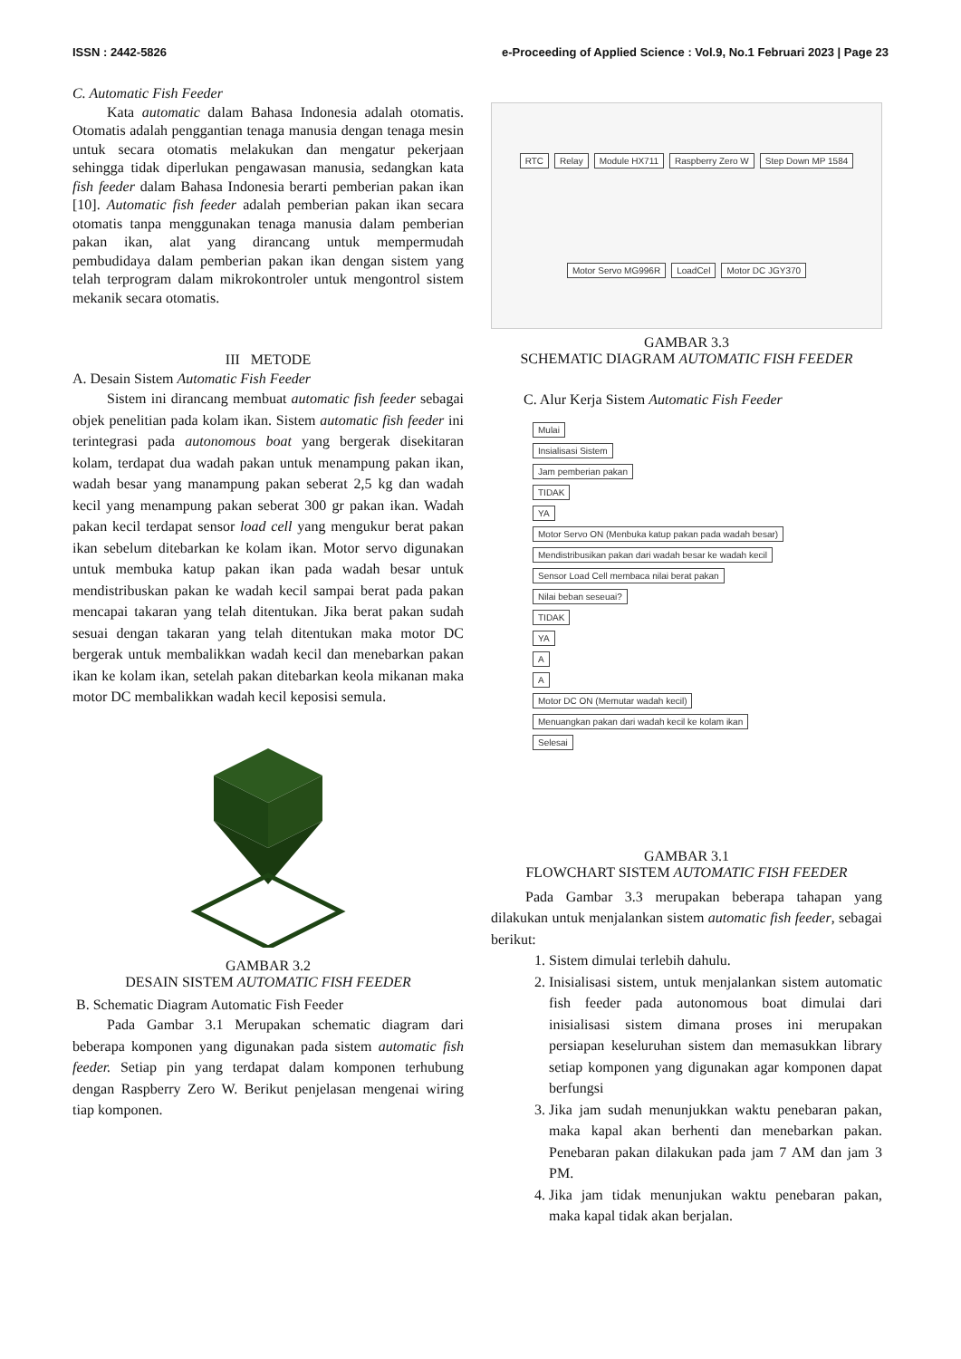ISSN : 2442-5826 e-Proceeding of Applied Science : Vol.9, No.1 Februari 2023 | Page 23
C. Automatic Fish Feeder
Kata automatic dalam Bahasa Indonesia adalah otomatis. Otomatis adalah penggantian tenaga manusia dengan tenaga mesin untuk secara otomatis melakukan dan mengatur pekerjaan sehingga tidak diperlukan pengawasan manusia, sedangkan kata fish feeder dalam Bahasa Indonesia berarti pemberian pakan ikan [10]. Automatic fish feeder adalah pemberian pakan ikan secara otomatis tanpa menggunakan tenaga manusia dalam pemberian pakan ikan, alat yang dirancang untuk mempermudah pembudidaya dalam pemberian pakan ikan dengan sistem yang telah terprogram dalam mikrokontroler untuk mengontrol sistem mekanik secara otomatis.
III METODE
A. Desain Sistem Automatic Fish Feeder
Sistem ini dirancang membuat automatic fish feeder sebagai objek penelitian pada kolam ikan. Sistem automatic fish feeder ini terintegrasi pada autonomous boat yang bergerak disekitaran kolam, terdapat dua wadah pakan untuk menampung pakan ikan, wadah besar yang manampung pakan seberat 2,5 kg dan wadah kecil yang menampung pakan seberat 300 gr pakan ikan. Wadah pakan kecil terdapat sensor load cell yang mengukur berat pakan ikan sebelum ditebarkan ke kolam ikan. Motor servo digunakan untuk membuka katup pakan ikan pada wadah besar untuk mendistribuskan pakan ke wadah kecil sampai berat pada pakan mencapai takaran yang telah ditentukan. Jika berat pakan sudah sesuai dengan takaran yang telah ditentukan maka motor DC bergerak untuk membalikkan wadah kecil dan menebarkan pakan ikan ke kolam ikan, setelah pakan ditebarkan keola mikanan maka motor DC membalikkan wadah kecil keposisi semula.
GAMBAR 3.2
DESAIN SISTEM AUTOMATIC FISH FEEDER
B. Schematic Diagram Automatic Fish Feeder
Pada Gambar 3.1 Merupakan schematic diagram dari beberapa komponen yang digunakan pada sistem automatic fish feeder. Setiap pin yang terdapat dalam komponen terhubung dengan Raspberry Zero W. Berikut penjelasan mengenai wiring tiap komponen.
RTC Relay Module HX711 Raspberry Zero W Step Down MP 1584 Motor Servo MG996R LoadCel Motor DC JGY370
GAMBAR 3.3
SCHEMATIC DIAGRAM AUTOMATIC FISH FEEDER
C. Alur Kerja Sistem Automatic Fish Feeder
Mulai
Insialisasi Sistem
Jam pemberian pakan
TIDAK
YA
Motor Servo ON (Menbuka katup pakan pada wadah besar)
Mendistribusikan pakan dari wadah besar ke wadah kecil
Sensor Load Cell membaca nilai berat pakan
Nilai beban seseuai?
TIDAK
YA
A
A
Motor DC ON (Memutar wadah kecil)
Menuangkan pakan dari wadah kecil ke kolam ikan
Selesai
GAMBAR 3.1
FLOWCHART SISTEM AUTOMATIC FISH FEEDER
Pada Gambar 3.3 merupakan beberapa tahapan yang dilakukan untuk menjalankan sistem automatic fish feeder, sebagai berikut:
1. Sistem dimulai terlebih dahulu.
2. Inisialisasi sistem, untuk menjalankan sistem automatic fish feeder pada autonomous boat dimulai dari inisialisasi sistem dimana proses ini merupakan persiapan keseluruhan sistem dan memasukkan library setiap komponen yang digunakan agar komponen dapat berfungsi
3. Jika jam sudah menunjukkan waktu penebaran pakan, maka kapal akan berhenti dan menebarkan pakan. Penebaran pakan dilakukan pada jam 7 AM dan jam 3 PM.
4. Jika jam tidak menunjukan waktu penebaran pakan, maka kapal tidak akan berjalan.